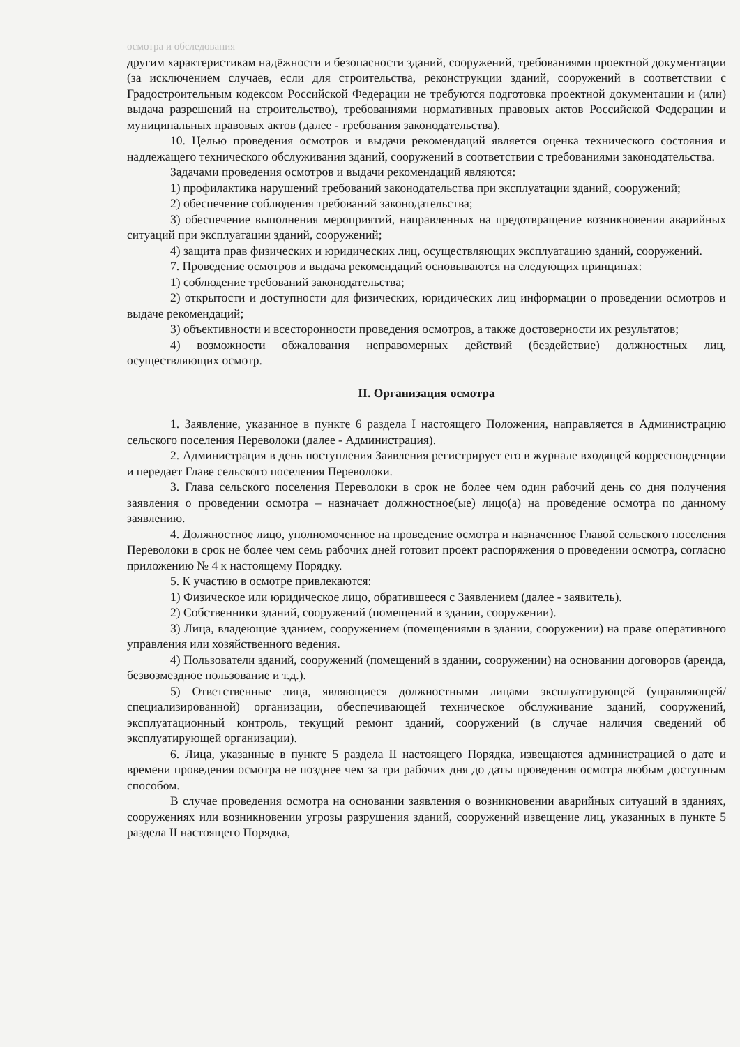осмотра и обследования
другим характеристикам надёжности и безопасности зданий, сооружений, требованиями проектной документации (за исключением случаев, если для строительства, реконструкции зданий, сооружений в соответствии с Градостроительным кодексом Российской Федерации не требуются подготовка проектной документации и (или) выдача разрешений на строительство), требованиями нормативных правовых актов Российской Федерации и муниципальных правовых актов (далее - требования законодательства).
10. Целью проведения осмотров и выдачи рекомендаций является оценка технического состояния и надлежащего технического обслуживания зданий, сооружений в соответствии с требованиями законодательства.
Задачами проведения осмотров и выдачи рекомендаций являются:
1) профилактика нарушений требований законодательства при эксплуатации зданий, сооружений;
2) обеспечение соблюдения требований законодательства;
3) обеспечение выполнения мероприятий, направленных на предотвращение возникновения аварийных ситуаций при эксплуатации зданий, сооружений;
4) защита прав физических и юридических лиц, осуществляющих эксплуатацию зданий, сооружений.
7. Проведение осмотров и выдача рекомендаций основываются на следующих принципах:
1) соблюдение требований законодательства;
2) открытости и доступности для физических, юридических лиц информации о проведении осмотров и выдаче рекомендаций;
3) объективности и всесторонности проведения осмотров, а также достоверности их результатов;
4) возможности обжалования неправомерных действий (бездействие) должностных лиц, осуществляющих осмотр.
II. Организация осмотра
1. Заявление, указанное в пункте 6 раздела I настоящего Положения, направляется в Администрацию сельского поселения Переволоки (далее - Администрация).
2. Администрация в день поступления Заявления регистрирует его в журнале входящей корреспонденции и передает Главе сельского поселения Переволоки.
3. Глава сельского поселения Переволоки в срок не более чем один рабочий день со дня получения заявления о проведении осмотра – назначает должностное(ые) лицо(а) на проведение осмотра по данному заявлению.
4. Должностное лицо, уполномоченное на проведение осмотра и назначенное Главой сельского поселения Переволоки в срок не более чем семь рабочих дней готовит проект распоряжения о проведении осмотра, согласно приложению № 4 к настоящему Порядку.
5. К участию в осмотре привлекаются:
1) Физическое или юридическое лицо, обратившееся с Заявлением (далее - заявитель).
2) Собственники зданий, сооружений (помещений в здании, сооружении).
3) Лица, владеющие зданием, сооружением (помещениями в здании, сооружении) на праве оперативного управления или хозяйственного ведения.
4) Пользователи зданий, сооружений (помещений в здании, сооружении) на основании договоров (аренда, безвозмездное пользование и т.д.).
5) Ответственные лица, являющиеся должностными лицами эксплуатирующей (управляющей/специализированной) организации, обеспечивающей техническое обслуживание зданий, сооружений, эксплуатационный контроль, текущий ремонт зданий, сооружений (в случае наличия сведений об эксплуатирующей организации).
6. Лица, указанные в пункте 5 раздела II настоящего Порядка, извещаются администрацией о дате и времени проведения осмотра не позднее чем за три рабочих дня до даты проведения осмотра любым доступным способом.
В случае проведения осмотра на основании заявления о возникновении аварийных ситуаций в зданиях, сооружениях или возникновении угрозы разрушения зданий, сооружений извещение лиц, указанных в пункте 5 раздела II настоящего Порядка,